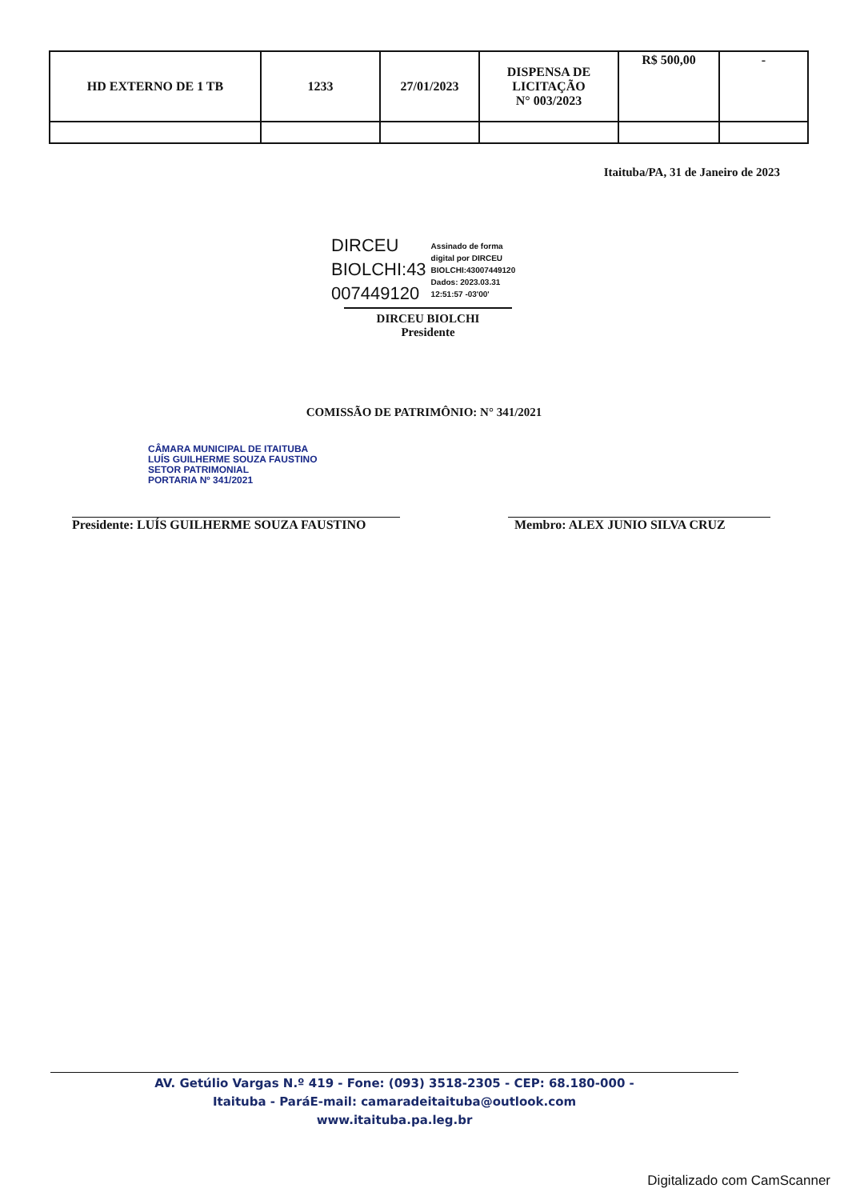| HD EXTERNO DE 1 TB | 1233 | 27/01/2023 | DISPENSA DE LICITAÇÃO N° 003/2023 | R$ 500,00 | - |
Itaituba/PA, 31 de Janeiro de 2023
DIRCEU
BIOLCHI:43
007449120
Assinado de forma
digital por DIRCEU
BIOLCHI:43007449120
Dados: 2023.03.31
12:51:57 -03'00'
DIRCEU BIOLCHI
Presidente
COMISSÃO DE PATRIMÔNIO: N° 341/2021
CÂMARA MUNICIPAL DE ITAITUBA
LUÍS GUILHERME SOUZA FAUSTINO
SETOR PATRIMONIAL
PORTARIA Nº 341/2021
Presidente: LUÍS GUILHERME SOUZA FAUSTINO Membro: ALEX JUNIO SILVA CRUZ
AV. Getúlio Vargas N.º 419 - Fone: (093) 3518-2305 - CEP: 68.180-000 -
Itaituba - ParáE-mail: camaradeitaituba@outlook.com
www.itaituba.pa.leg.br
Digitalizado com CamScanner